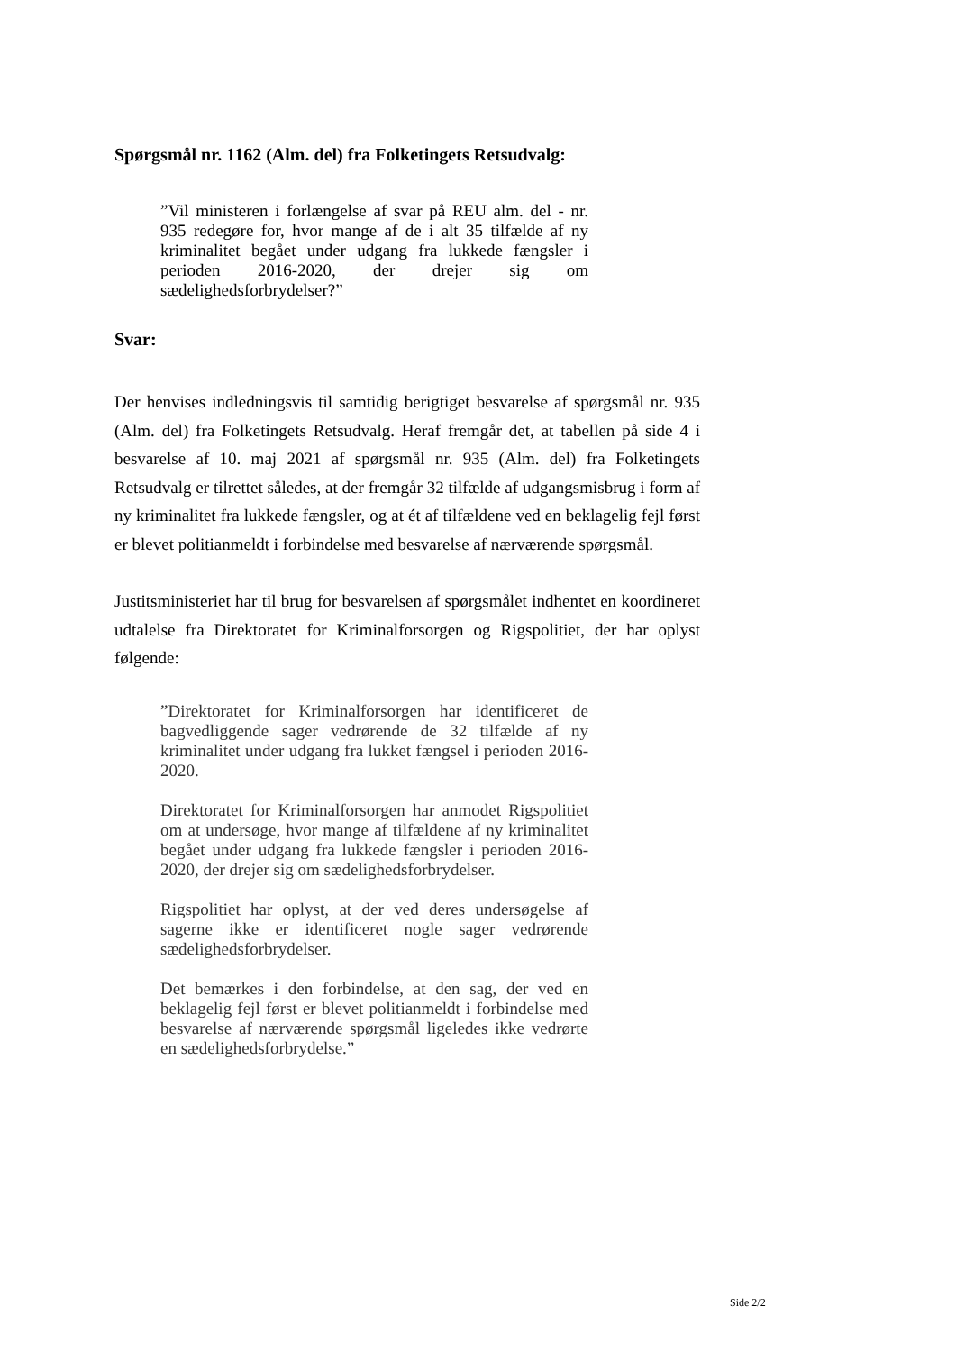Spørgsmål nr. 1162 (Alm. del) fra Folketingets Retsudvalg:
”Vil ministeren i forlængelse af svar på REU alm. del - nr. 935 redegøre for, hvor mange af de i alt 35 tilfælde af ny kriminalitet begået under udgang fra lukkede fængsler i perioden 2016-2020, der drejer sig om sædelighedsforbrydelser?”
Svar:
Der henvises indledningsvis til samtidig berigtiget besvarelse af spørgsmål nr. 935 (Alm. del) fra Folketingets Retsudvalg. Heraf fremgår det, at tabellen på side 4 i besvarelse af 10. maj 2021 af spørgsmål nr. 935 (Alm. del) fra Folketingets Retsudvalg er tilrettet således, at der fremgår 32 tilfælde af udgangsmisbrug i form af ny kriminalitet fra lukkede fængsler, og at ét af tilfældene ved en beklagelig fejl først er blevet politianmeldt i forbindelse med besvarelse af nærværende spørgsmål.
Justitsministeriet har til brug for besvarelsen af spørgsmålet indhentet en koordineret udtalelse fra Direktoratet for Kriminalforsorgen og Rigspolitiet, der har oplyst følgende:
”Direktoratet for Kriminalforsorgen har identificeret de bagvedliggende sager vedrørende de 32 tilfælde af ny kriminalitet under udgang fra lukket fængsel i perioden 2016-2020.
Direktoratet for Kriminalforsorgen har anmodet Rigspolitiet om at undersøge, hvor mange af tilfældene af ny kriminalitet begået under udgang fra lukkede fængsler i perioden 2016-2020, der drejer sig om sædelighedsforbrydelser.
Rigspolitiet har oplyst, at der ved deres undersøgelse af sagerne ikke er identificeret nogle sager vedrørende sædelighedsforbrydelser.
Det bemærkes i den forbindelse, at den sag, der ved en beklagelig fejl først er blevet politianmeldt i forbindelse med besvarelse af nærværende spørgsmål ligeledes ikke vedrørte en sædelighedsforbrydelse.”
Side 2/2